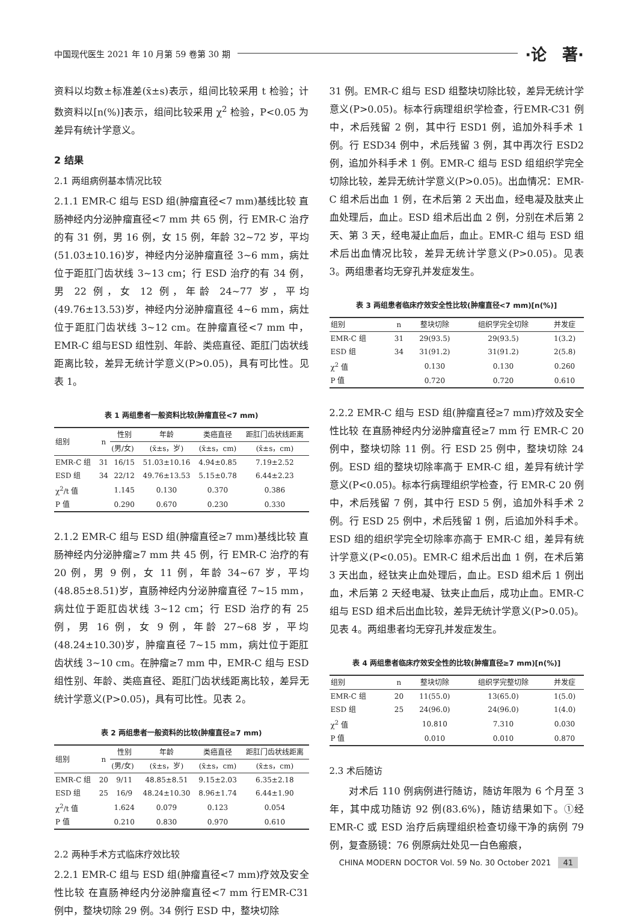中国现代医生 2021 年 10 月第 59 卷第 30 期 ·论　著·
资料以均数±标准差(x̄±s)表示，组间比较采用 t 检验；计数资料以[n(%)]表示，组间比较采用 χ<sup>2</sup> 检验，P<0.05 为差异有统计学意义。
2 结果
2.1 两组病例基本情况比较
2.1.1 EMR-C 组与 ESD 组(肿瘤直径<7 mm)基线比较 直肠神经内分泌肿瘤直径<7 mm 共 65 例，行 EMR-C 治疗的有 31 例，男 16 例，女 15 例，年龄 32~72 岁，平均(51.03±10.16)岁，神经内分泌肿瘤直径 3~6 mm，病灶位于距肛门齿状线 3~13 cm；行 ESD 治疗的有 34 例，男 22 例，女 12 例，年龄 24~77 岁，平均(49.76±13.53)岁，神经内分泌肿瘤直径 4~6 mm，病灶位于距肛门齿状线 3~12 cm。在肿瘤直径<7 mm 中，EMR-C 组与ESD 组性别、年龄、类癌直径、距肛门齿状线距离比较，差异无统计学意义(P>0.05)，具有可比性。见表 1。
表 1 两组患者一般资料比较(肿瘤直径<7 mm)
| 组别 | n | 性别 | 年龄 | 类癌直径 | 距肛门齿状线距离 |
| --- | --- | --- | --- | --- | --- |
| | | (男/女) | (x̄±s，岁) | (x̄±s，cm) | (x̄±s，cm) |
| EMR-C 组 | 31 | 16/15 | 51.03±10.16 | 4.94±0.85 | 7.19±2.52 |
| ESD 组 | 34 | 22/12 | 49.76±13.53 | 5.15±0.78 | 6.44±2.23 |
| χ<sup>2</sup>/t 值 | | 1.145 | 0.130 | 0.370 | 0.386 |
| P 值 | | 0.290 | 0.670 | 0.230 | 0.330 |
2.1.2 EMR-C 组与 ESD 组(肿瘤直径≥7 mm)基线比较 直肠神经内分泌肿瘤≥7 mm 共 45 例，行 EMR-C 治疗的有 20 例，男 9 例，女 11 例，年龄 34~67 岁，平均(48.85±8.51)岁，直肠神经内分泌肿瘤直径 7~15 mm，病灶位于距肛齿状线 3~12 cm；行 ESD 治疗的有 25 例，男 16 例，女 9 例，年龄 27~68 岁，平均(48.24±10.30)岁，肿瘤直径 7~15 mm，病灶位于距肛齿状线 3~10 cm。在肿瘤≥7 mm 中，EMR-C 组与 ESD 组性别、年龄、类癌直径、距肛门齿状线距离比较，差异无统计学意义(P>0.05)，具有可比性。见表 2。
表 2 两组患者一般资料的比较(肿瘤直径≥7 mm)
| 组别 | n | 性别 | 年龄 | 类癌直径 | 距肛门齿状线距离 |
| --- | --- | --- | --- | --- | --- |
| | | (男/女) | (x̄±s，岁) | (x̄±s，cm) | (x̄±s，cm) |
| EMR-C 组 | 20 | 9/11 | 48.85±8.51 | 9.15±2.03 | 6.35±2.18 |
| ESD 组 | 25 | 16/9 | 48.24±10.30 | 8.96±1.74 | 6.44±1.90 |
| χ<sup>2</sup>/t 值 | | 1.624 | 0.079 | 0.123 | 0.054 |
| P 值 | | 0.210 | 0.830 | 0.970 | 0.610 |
2.2 两种手术方式临床疗效比较
2.2.1 EMR-C 组与 ESD 组(肿瘤直径<7 mm)疗效及安全性比较 在直肠神经内分泌肿瘤直径<7 mm 行EMR-C31 例中，整块切除 29 例。34 例行 ESD 中，整块切除
31 例。EMR-C 组与 ESD 组整块切除比较，差异无统计学意义(P>0.05)。标本行病理组织学检查，行EMR-C31 例中，术后残留 2 例，其中行 ESD1 例，追加外科手术 1 例。行 ESD34 例中，术后残留 3 例，其中再次行 ESD2 例，追加外科手术 1 例。EMR-C 组与 ESD 组组织学完全切除比较，差异无统计学意义(P>0.05)。出血情况：EMR-C 组术后出血 1 例，在术后第 2 天出血，经电凝及肽夹止血处理后，血止。ESD 组术后出血 2 例，分别在术后第 2 天、第 3 天，经电凝止血后，血止。EMR-C 组与 ESD 组术后出血情况比较，差异无统计学意义(P>0.05)。见表 3。两组患者均无穿孔并发症发生。
表 3 两组患者临床疗效安全性比较(肿瘤直径<7 mm)[n(%)]
| 组别 | n | 整块切除 | 组织学完全切除 | 并发症 |
| --- | --- | --- | --- | --- |
| EMR-C 组 | 31 | 29(93.5) | 29(93.5) | 1(3.2) |
| ESD 组 | 34 | 31(91.2) | 31(91.2) | 2(5.8) |
| χ<sup>2</sup> 值 | | 0.130 | 0.130 | 0.260 |
| P 值 | | 0.720 | 0.720 | 0.610 |
2.2.2 EMR-C 组与 ESD 组(肿瘤直径≥7 mm)疗效及安全性比较 在直肠神经内分泌肿瘤直径≥7 mm 行 EMR-C 20 例中，整块切除 11 例。行 ESD 25 例中，整块切除 24 例。ESD 组的整块切除率高于 EMR-C 组，差异有统计学意义(P<0.05)。标本行病理组织学检查，行 EMR-C 20 例中，术后残留 7 例，其中行 ESD 5 例，追加外科手术 2 例。行 ESD 25 例中，术后残留 1 例，后追加外科手术。ESD 组的组织学完全切除率亦高于 EMR-C 组，差异有统计学意义(P<0.05)。EMR-C 组术后出血 1 例，在术后第 3 天出血，经钛夹止血处理后，血止。ESD 组术后 1 例出血，术后第 2 天经电凝、钛夹止血后，成功止血。EMR-C 组与 ESD 组术后出血比较，差异无统计学意义(P>0.05)。见表 4。两组患者均无穿孔并发症发生。
表 4 两组患者临床疗效安全性的比较(肿瘤直径≥7 mm)[n(%)]
| 组别 | n | 整块切除 | 组织学完整切除 | 并发症 |
| --- | --- | --- | --- | --- |
| EMR-C 组 | 20 | 11(55.0) | 13(65.0) | 1(5.0) |
| ESD 组 | 25 | 24(96.0) | 24(96.0) | 1(4.0) |
| χ<sup>2</sup> 值 | | 10.810 | 7.310 | 0.030 |
| P 值 | | 0.010 | 0.010 | 0.870 |
2.3 术后随访
　　对术后 110 例病例进行随访，随访年限为 6 个月至 3 年，其中成功随访 92 例(83.6%)，随访结果如下。①经 EMR-C 或 ESD 治疗后病理组织检查切缘干净的病例 79 例，复查肠镜：76 例原病灶处见一白色瘢痕，
CHINA MODERN DOCTOR Vol. 59 No. 30 October 2021 41